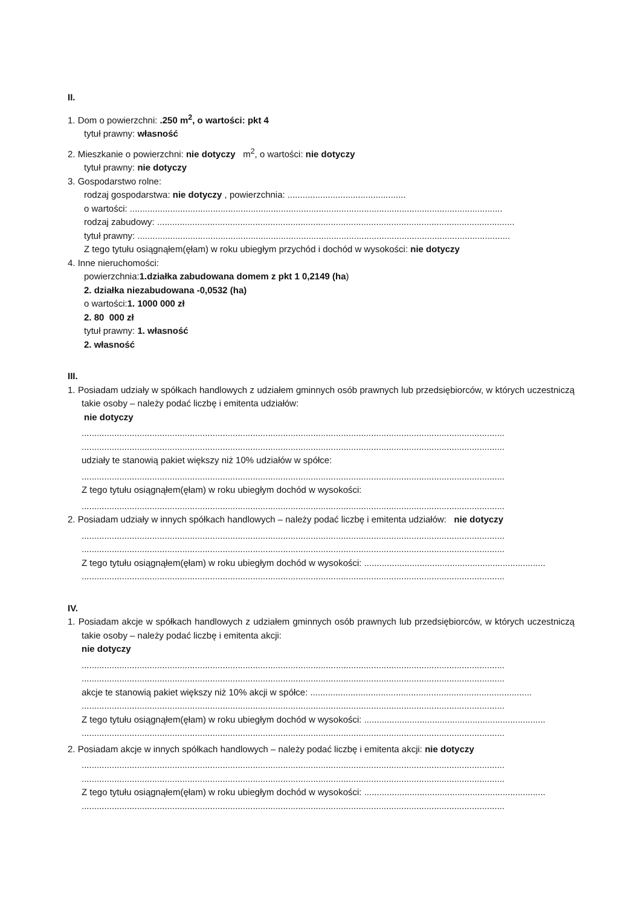II.
1. Dom o powierzchni: .250 m<sup>2</sup>, o wartości: pkt 4
tytuł prawny: własność
2. Mieszkanie o powierzchni: nie dotyczy m<sup>2</sup>, o wartości: nie dotyczy
tytuł prawny: nie dotyczy
3. Gospodarstwo rolne:
rodzaj gospodarstwa: nie dotyczy , powierzchnia: ...............................................
o wartości: ....................................................................................................................................................
rodzaj zabudowy: ..............................................................................................................................................
tytuł prawny: ....................................................................................................................................................
Z tego tytułu osiągnąłem(ęłam) w roku ubiegłym przychód i dochód w wysokości: nie dotyczy
4. Inne nieruchomości:
powierzchnia:1.działka zabudowana domem z pkt 1 0,2149 (ha)
2. działka niezabudowana -0,0532 (ha)
o wartości:1. 1000 000 zł
2. 80 000 zł
tytuł prawny: 1. własność
2. własność
III.
1. Posiadam udziały w spółkach handlowych z udziałem gminnych osób prawnych lub przedsiębiorców, w których uczestniczą takie osoby – należy podać liczbę i emitenta udziałów:
nie dotyczy
........................................................................................................................................................................
........................................................................................................................................................................
udziały te stanowią pakiet większy niż 10% udziałów w spółce:
........................................................................................................................................................................
Z tego tytułu osiągnąłem(ęłam) w roku ubiegłym dochód w wysokości:
........................................................................................................................................................................
2. Posiadam udziały w innych spółkach handlowych – należy podać liczbę i emitenta udziałów: nie dotyczy
........................................................................................................................................................................
........................................................................................................................................................................
Z tego tytułu osiągnąłem(ęłam) w roku ubiegłym dochód w wysokości: ........................................................................
........................................................................................................................................................................
IV.
1. Posiadam akcje w spółkach handlowych z udziałem gminnych osób prawnych lub przedsiębiorców, w których uczestniczą takie osoby – należy podać liczbę i emitenta akcji:
nie dotyczy
........................................................................................................................................................................
........................................................................................................................................................................
akcje te stanowią pakiet większy niż 10% akcji w spółce: ........................................................................................
........................................................................................................................................................................
Z tego tytułu osiągnąłem(ęłam) w roku ubiegłym dochód w wysokości: ........................................................................
........................................................................................................................................................................
2. Posiadam akcje w innych spółkach handlowych – należy podać liczbę i emitenta akcji: nie dotyczy
........................................................................................................................................................................
........................................................................................................................................................................
Z tego tytułu osiągnąłem(ęłam) w roku ubiegłym dochód w wysokości: ........................................................................
........................................................................................................................................................................